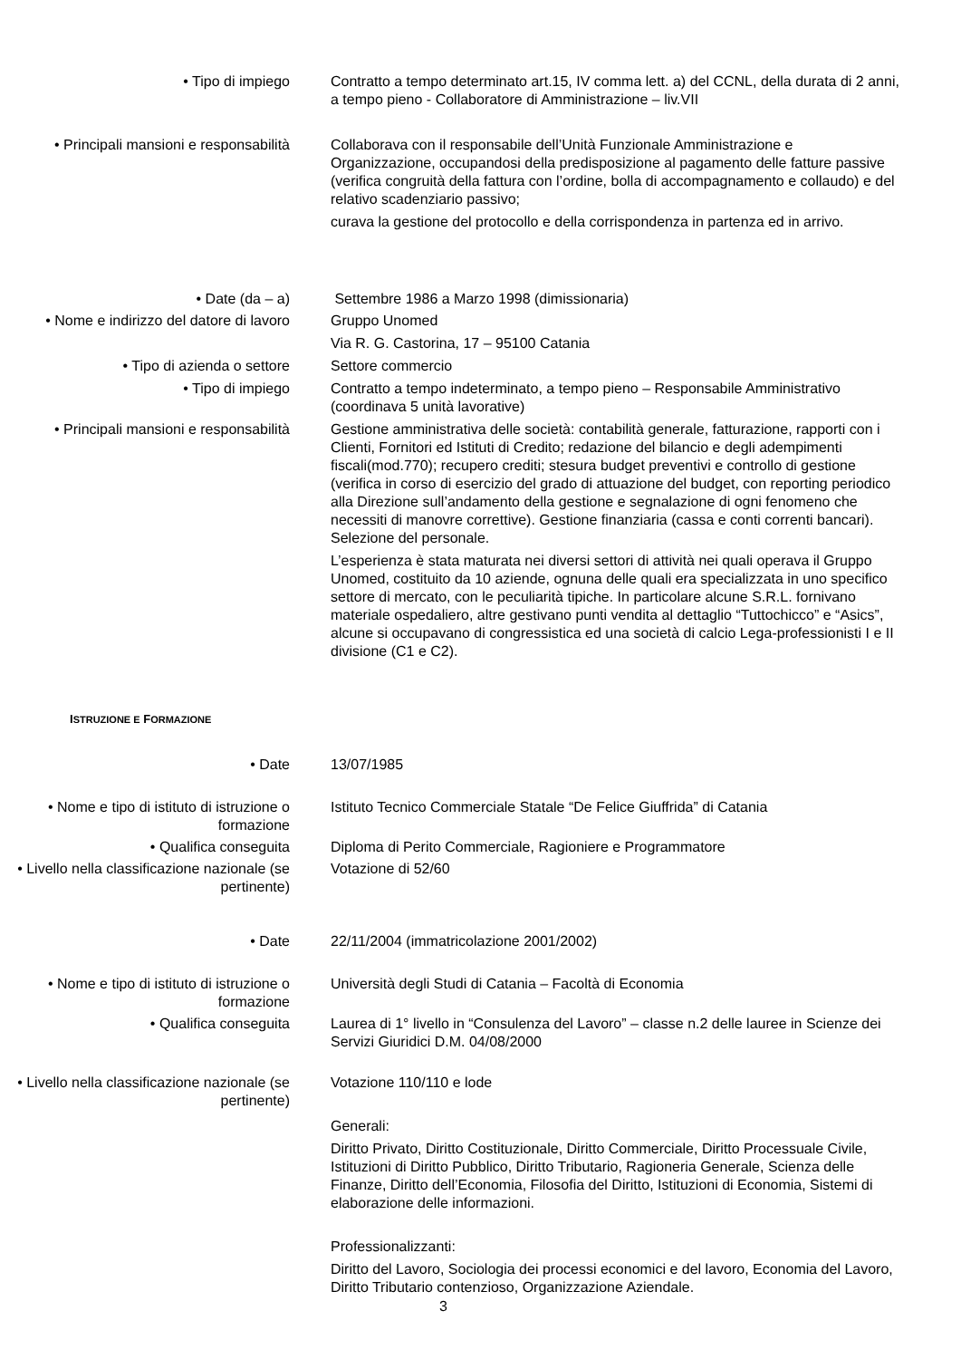• Tipo di impiego Contratto a tempo determinato art.15, IV comma lett. a) del CCNL, della durata di 2 anni, a tempo pieno - Collaboratore di Amministrazione – liv.VII
• Principali mansioni e responsabilità
Collaborava con il responsabile dell’Unità Funzionale Amministrazione e Organizzazione, occupandosi della predisposizione al pagamento delle fatture passive (verifica congruità della fattura con l’ordine, bolla di accompagnamento e collaudo) e del relativo scadenziario passivo;
curava la gestione del protocollo e della corrispondenza in partenza ed in arrivo.
• Date (da – a) Settembre 1986 a Marzo 1998 (dimissionaria)
• Nome e indirizzo del datore di lavoro
Gruppo Unomed
Via R. G. Castorina, 17 – 95100 Catania
• Tipo di azienda o settore Settore commercio
• Tipo di impiego Contratto a tempo indeterminato, a tempo pieno – Responsabile Amministrativo (coordinava 5 unità lavorative)
• Principali mansioni e responsabilità
Gestione amministrativa delle società: contabilità generale, fatturazione, rapporti con i Clienti, Fornitori ed Istituti di Credito; redazione del bilancio e degli adempimenti fiscali(mod.770); recupero crediti; stesura budget preventivi e controllo di gestione (verifica in corso di esercizio del grado di attuazione del budget, con reporting periodico alla Direzione sull’andamento della gestione e segnalazione di ogni fenomeno che necessiti di manovre correttive). Gestione finanziaria (cassa e conti correnti bancari). Selezione del personale.
L’esperienza è stata maturata nei diversi settori di attività nei quali operava il Gruppo Unomed, costituito da 10 aziende, ognuna delle quali era specializzata in uno specifico settore di mercato, con le peculiarità tipiche. In particolare alcune S.R.L. fornivano materiale ospedaliero, altre gestivano punti vendita al dettaglio “Tuttochicco” e “Asics”, alcune si occupavano di congressistica ed una società di calcio Lega-professionisti I e II divisione (C1 e C2).
ISTRUZIONE E FORMAZIONE
• Date 13/07/1985
• Nome e tipo di istituto di istruzione o formazione
Istituto Tecnico Commerciale Statale “De Felice Giuffrida” di Catania
• Qualifica conseguita Diploma di Perito Commerciale, Ragioniere e Programmatore
• Livello nella classificazione nazionale (se pertinente)
Votazione di 52/60
• Date 22/11/2004 (immatricolazione 2001/2002)
• Nome e tipo di istituto di istruzione o formazione
Università degli Studi di Catania – Facoltà di Economia
• Qualifica conseguita Laurea di 1° livello in “Consulenza del Lavoro” – classe n.2 delle lauree in Scienze dei Servizi Giuridici D.M. 04/08/2000
• Livello nella classificazione nazionale (se pertinente)
Votazione 110/110 e lode
Generali:
Diritto Privato, Diritto Costituzionale, Diritto Commerciale, Diritto Processuale Civile, Istituzioni di Diritto Pubblico, Diritto Tributario, Ragioneria Generale, Scienza delle Finanze, Diritto dell’Economia, Filosofia del Diritto, Istituzioni di Economia, Sistemi di elaborazione delle informazioni.
Professionalizzanti:
Diritto del Lavoro, Sociologia dei processi economici e del lavoro, Economia del Lavoro, Diritto Tributario contenzioso, Organizzazione Aziendale.
3